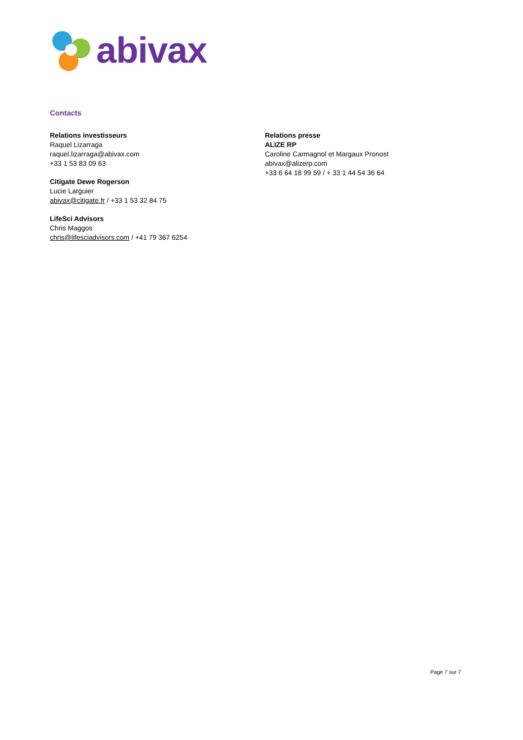abivax
Contacts
Relations investisseurs
Raquel Lizarraga
raquel.lizarraga@abivax.com
+33 1 53 83 09 63
Citigate Dewe Rogerson
Lucie Larguier
abivax@citigate.fr / +33 1 53 32 84 75
LifeSci Advisors
Chris Maggos
chris@lifesciadvisors.com / +41 79 367 6254
Relations presse
ALIZE RP
Caroline Carmagnol et Margaux Pronost
abivax@alizerp.com
+33 6 64 18 99 59 / + 33 1 44 54 36 64
Page 7 sur 7